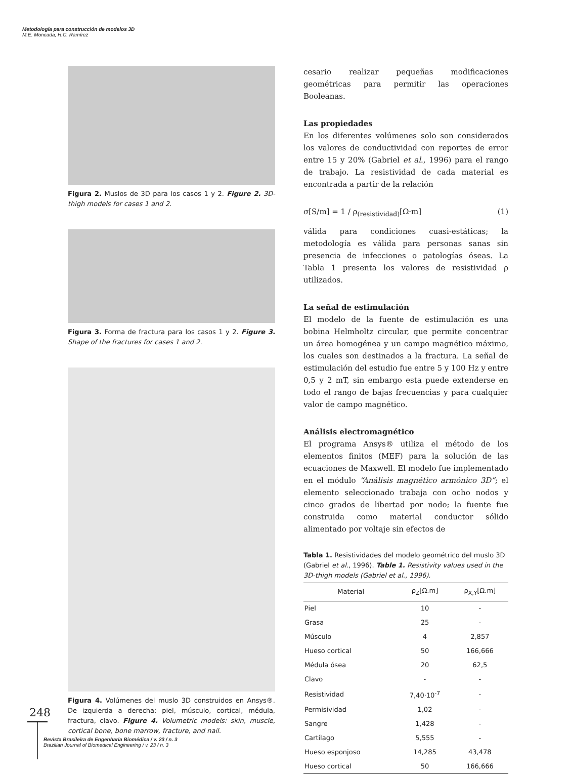Metodología para construcción de modelos 3D
M.E. Moncada, H.C. Ramírez
Figura 2. Muslos de 3D para los casos 1 y 2. Figure 2. 3D-thigh models for cases 1 and 2.
Figura 3. Forma de fractura para los casos 1 y 2. Figure 3. Shape of the fractures for cases 1 and 2.
Figura 4. Volúmenes del muslo 3D construidos en Ansys®. De izquierda a derecha: piel, músculo, cortical, médula, fractura, clavo. Figure 4. Volumetric models: skin, muscle, cortical bone, bone marrow, fracture, and nail.
cesario realizar pequeñas modificaciones geométricas para permitir las operaciones Booleanas.
Las propiedades
En los diferentes volúmenes solo son considerados los valores de conductividad con reportes de error entre 15 y 20% (Gabriel et al., 1996) para el rango de trabajo. La resistividad de cada material es encontrada a partir de la relación
σ[S/m] = 1 / ρ<sub>(resistividad)</sub>[Ω·m] (1)
válida para condiciones cuasi-estáticas; la metodología es válida para personas sanas sin presencia de infecciones o patologías óseas. La Tabla 1 presenta los valores de resistividad ρ utilizados.
La señal de estimulación
El modelo de la fuente de estimulación es una bobina Helmholtz circular, que permite concentrar un área homogénea y un campo magnético máximo, los cuales son destinados a la fractura. La señal de estimulación del estudio fue entre 5 y 100 Hz y entre 0,5 y 2 mT, sin embargo esta puede extenderse en todo el rango de bajas frecuencias y para cualquier valor de campo magnético.
Análisis electromagnético
El programa Ansys® utiliza el método de los elementos finitos (MEF) para la solución de las ecuaciones de Maxwell. El modelo fue implementado en el módulo “Análisis magnético armónico 3D”; el elemento seleccionado trabaja con ocho nodos y cinco grados de libertad por nodo; la fuente fue construida como material conductor sólido alimentado por voltaje sin efectos de
Tabla 1. Resistividades del modelo geométrico del muslo 3D (Gabriel et al., 1996). Table 1. Resistivity values used in the 3D-thigh models (Gabriel et al., 1996).
| Material | ρ<sub>Z</sub>[Ω.m] | ρ<sub>X,Y</sub>[Ω.m] |
| --- | --- | --- |
| Piel | 10 | - |
| Grasa | 25 | - |
| Músculo | 4 | 2,857 |
| Hueso cortical | 50 | 166,666 |
| Médula ósea | 20 | 62,5 |
| Clavo | - | - |
| Resistividad | 7,40·10<sup>-7</sup> | - |
| Permisividad | 1,02 | - |
| Sangre | 1,428 | - |
| Cartílago | 5,555 | - |
| Hueso esponjoso | 14,285 | 43,478 |
| Hueso cortical | 50 | 166,666 |
248
Revista Brasileira de Engenharia Biomédica / v. 23 / n. 3
Brazilian Journal of Biomedical Engineering / v. 23 / n. 3